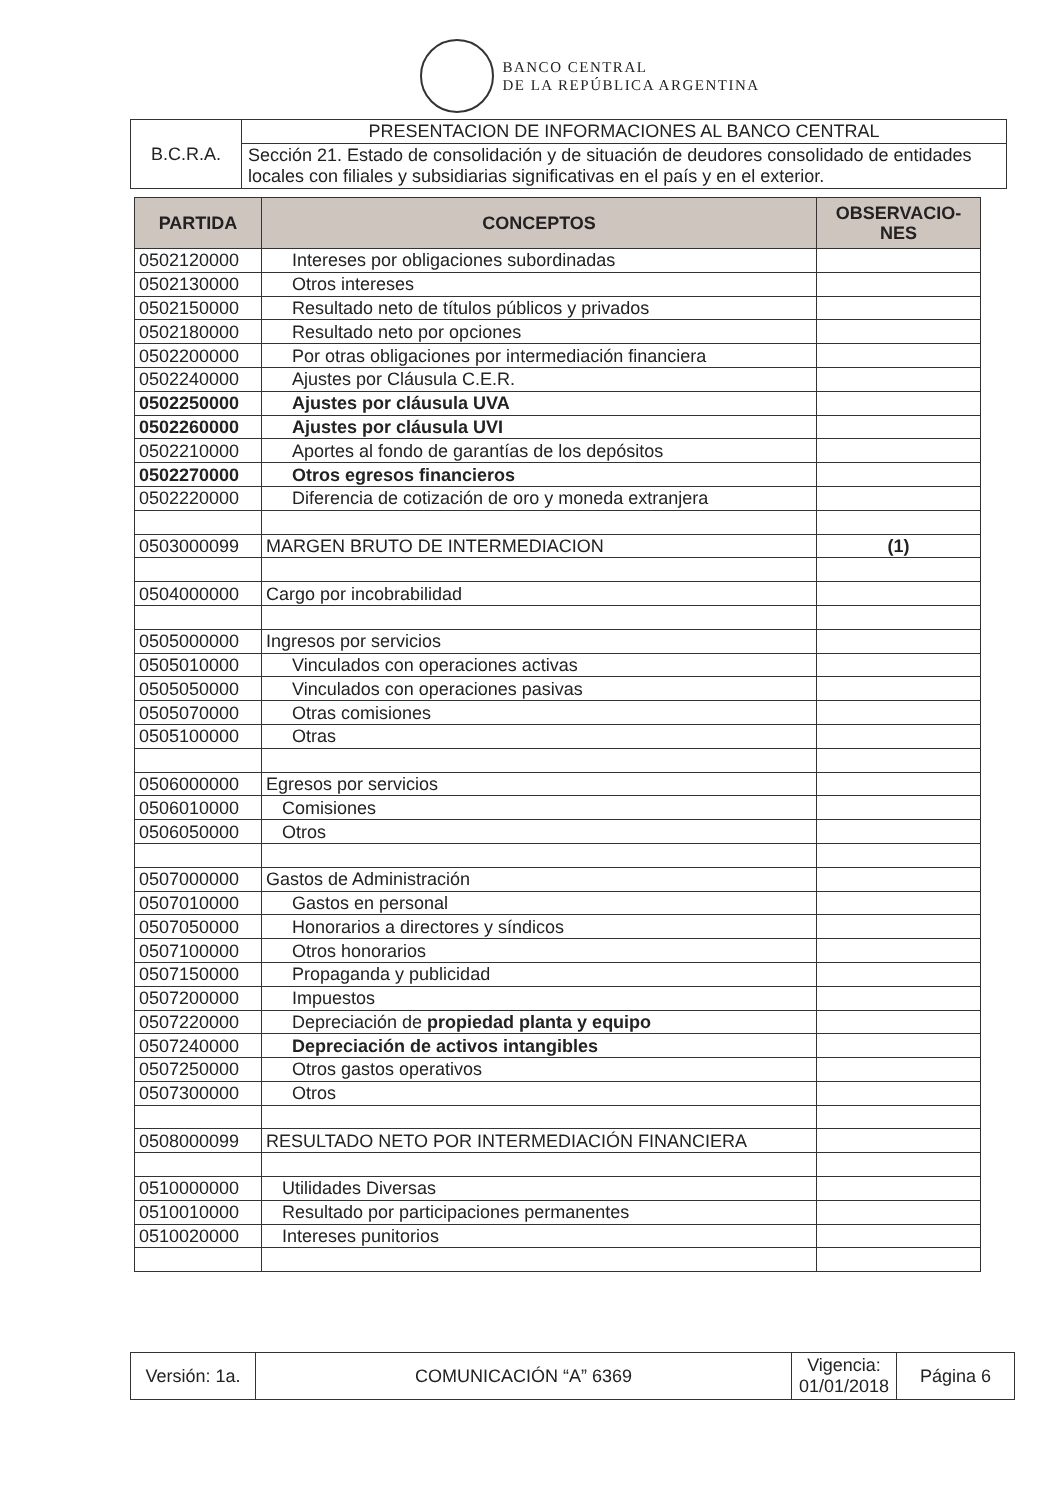BANCO CENTRAL
DE LA REPÚBLICA ARGENTINA
| B.C.R.A. | PRESENTACION DE INFORMACIONES AL BANCO CENTRAL |
| | Sección 21. Estado de consolidación y de situación de deudores consolidado de entidades locales con filiales y subsidiarias significativas en el país y en el exterior. |
| PARTIDA | CONCEPTOS | OBSERVACIO- NES |
| --- | --- | --- |
| 0502120000 | Intereses por obligaciones subordinadas | |
| 0502130000 | Otros intereses | |
| 0502150000 | Resultado neto de títulos públicos y privados | |
| 0502180000 | Resultado neto por opciones | |
| 0502200000 | Por otras obligaciones por intermediación financiera | |
| 0502240000 | Ajustes por Cláusula C.E.R. | |
| 0502250000 | Ajustes por cláusula UVA | |
| 0502260000 | Ajustes por cláusula UVI | |
| 0502210000 | Aportes al fondo de garantías de los depósitos | |
| 0502270000 | Otros egresos financieros | |
| 0502220000 | Diferencia de cotización de oro y moneda extranjera | |
| 0503000099 | MARGEN BRUTO DE INTERMEDIACION | (1) |
| 0504000000 | Cargo por incobrabilidad | |
| 0505000000 | Ingresos por servicios | |
| 0505010000 | Vinculados con operaciones activas | |
| 0505050000 | Vinculados con operaciones pasivas | |
| 0505070000 | Otras comisiones | |
| 0505100000 | Otras | |
| 0506000000 | Egresos por servicios | |
| 0506010000 | Comisiones | |
| 0506050000 | Otros | |
| 0507000000 | Gastos de Administración | |
| 0507010000 | Gastos en personal | |
| 0507050000 | Honorarios a directores y síndicos | |
| 0507100000 | Otros honorarios | |
| 0507150000 | Propaganda y publicidad | |
| 0507200000 | Impuestos | |
| 0507220000 | Depreciación de propiedad planta y equipo | |
| 0507240000 | Depreciación de activos intangibles | |
| 0507250000 | Otros gastos operativos | |
| 0507300000 | Otros | |
| 0508000099 | RESULTADO NETO POR INTERMEDIACIÓN FINANCIERA | |
| 0510000000 | Utilidades Diversas | |
| 0510010000 | Resultado por participaciones permanentes | |
| 0510020000 | Intereses punitorios | |
| Versión: 1a. | COMUNICACIÓN “A” 6369 | Vigencia: 01/01/2018 | Página 6 |